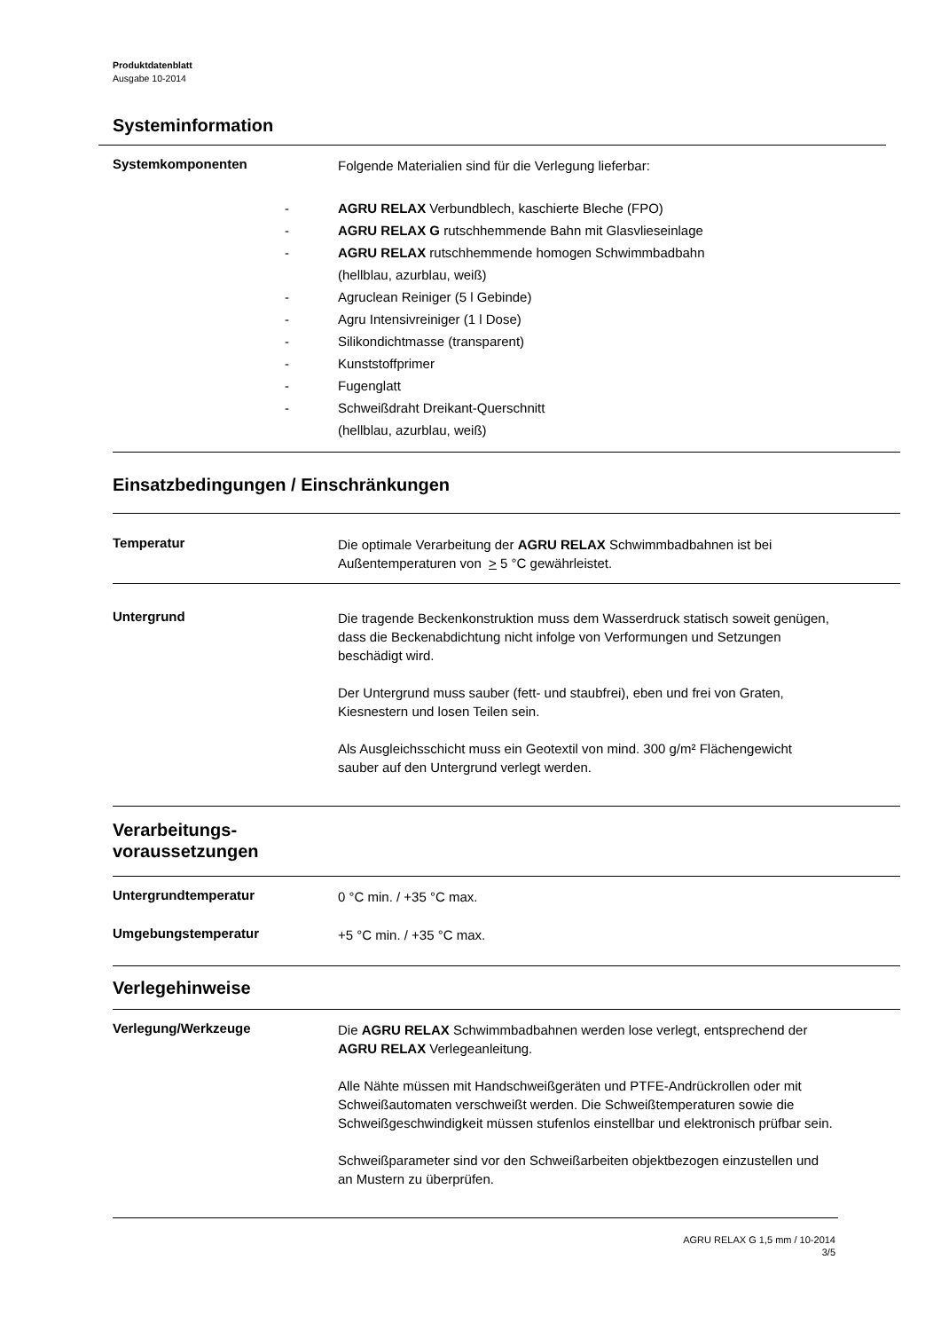Produktdatenblatt
Ausgabe 10-2014
Systeminformation
Systemkomponenten
Folgende Materialien sind für die Verlegung lieferbar:
- AGRU RELAX Verbundblech, kaschierte Bleche (FPO)
- AGRU RELAX G rutschhemmende Bahn mit Glasvlieseinlage
- AGRU RELAX rutschhemmende homogen Schwimmbadbahn
(hellblau, azurblau, weiß)
- Agruclean Reiniger (5 l Gebinde)
- Agru Intensivreiniger (1 l Dose)
- Silikondichtmasse (transparent)
- Kunststoffprimer
- Fugenglatt
- Schweißdraht Dreikant-Querschnitt
(hellblau, azurblau, weiß)
Einsatzbedingungen / Einschränkungen
Temperatur
Die optimale Verarbeitung der AGRU RELAX Schwimmbadbahnen ist bei Außentemperaturen von > 5 °C gewährleistet.
Untergrund
Die tragende Beckenkonstruktion muss dem Wasserdruck statisch soweit genügen, dass die Beckenabdichtung nicht infolge von Verformungen und Setzungen beschädigt wird.
Der Untergrund muss sauber (fett- und staubfrei), eben und frei von Graten, Kiesnestern und losen Teilen sein.
Als Ausgleichsschicht muss ein Geotextil von mind. 300 g/m² Flächengewicht sauber auf den Untergrund verlegt werden.
Verarbeitungs-
voraussetzungen
Untergrundtemperatur
0 °C min. / +35 °C max.
Umgebungstemperatur
+5 °C min. / +35 °C max.
Verlegehinweise
Verlegung/Werkzeuge
Die AGRU RELAX Schwimmbadbahnen werden lose verlegt, entsprechend der AGRU RELAX Verlegeanleitung.
Alle Nähte müssen mit Handschweißgeräten und PTFE-Andrückrollen oder mit Schweißautomaten verschweißt werden. Die Schweißtemperaturen sowie die Schweißgeschwindigkeit müssen stufenlos einstellbar und elektronisch prüfbar sein.
Schweißparameter sind vor den Schweißarbeiten objektbezogen einzustellen und an Mustern zu überprüfen.
AGRU RELAX G 1,5 mm / 10-2014
3/5